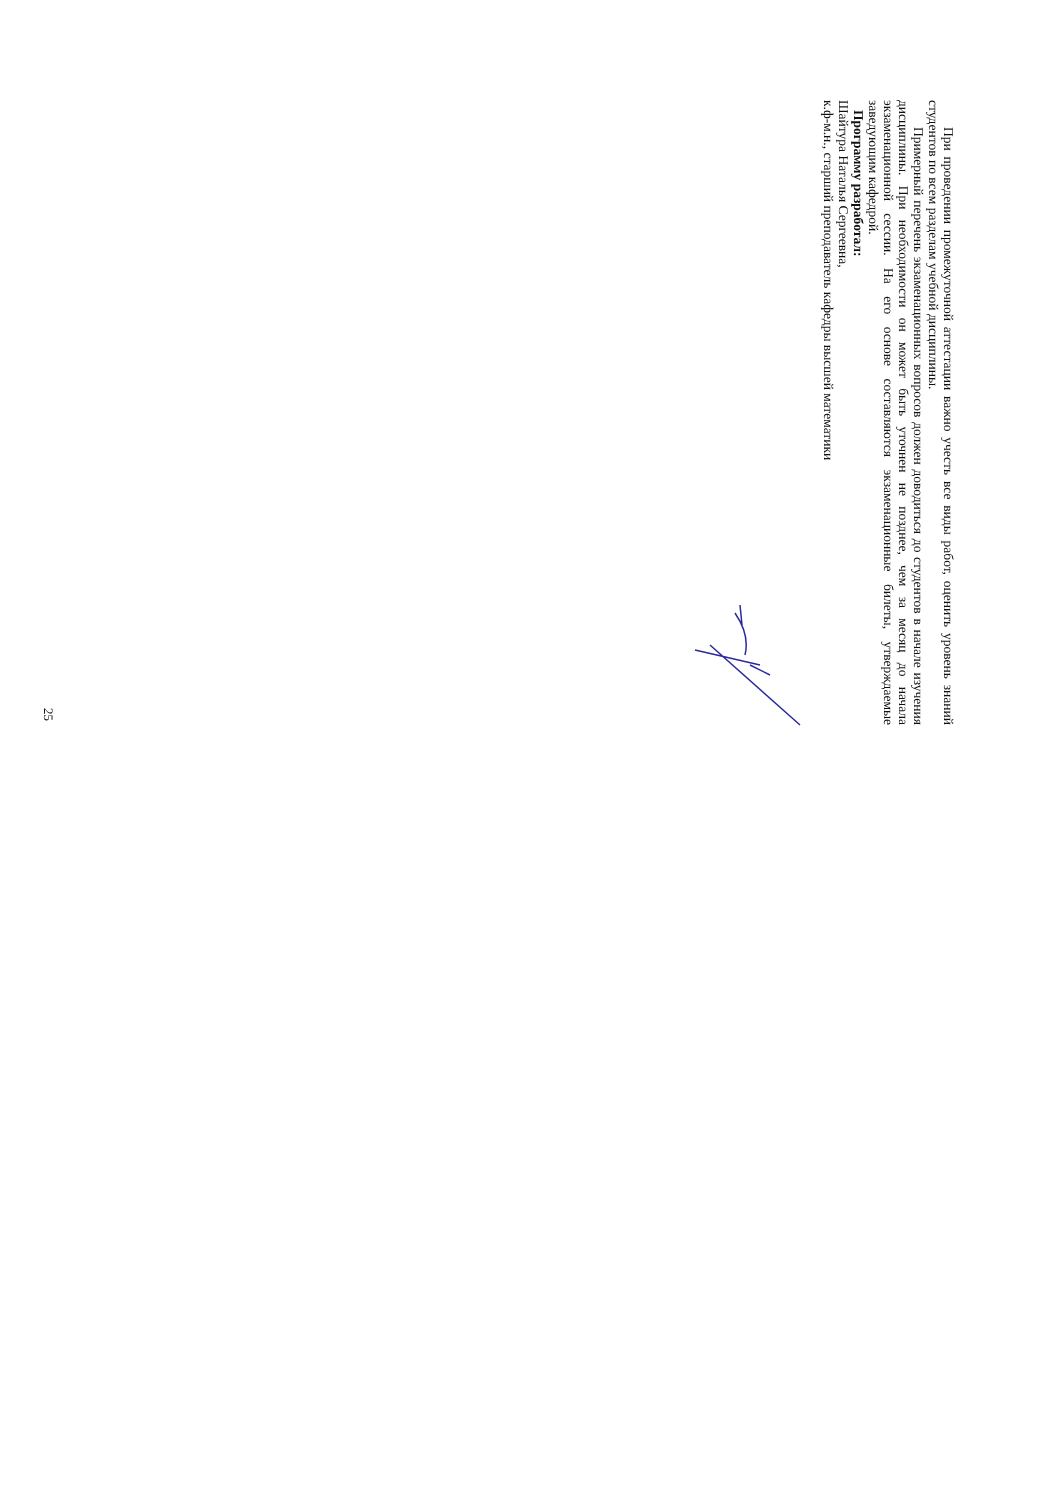При проведении промежуточной аттестации важно учесть все виды работ, оценить уровень знаний студентов по всем разделам учебной дисциплины.
Примерный перечень экзаменационных вопросов должен доводиться до студентов в начале изучения дисциплины. При необходимости он может быть уточнен не позднее, чем за месяц до начала экзаменационной сессии. На его основе составляются экзаменационные билеты, утверждаемые заведующим кафедрой.
Программу разработал:
Шайтура Наталья Сергеевна,
к.ф-м.н., старший преподаватель кафедры высшей математики
25